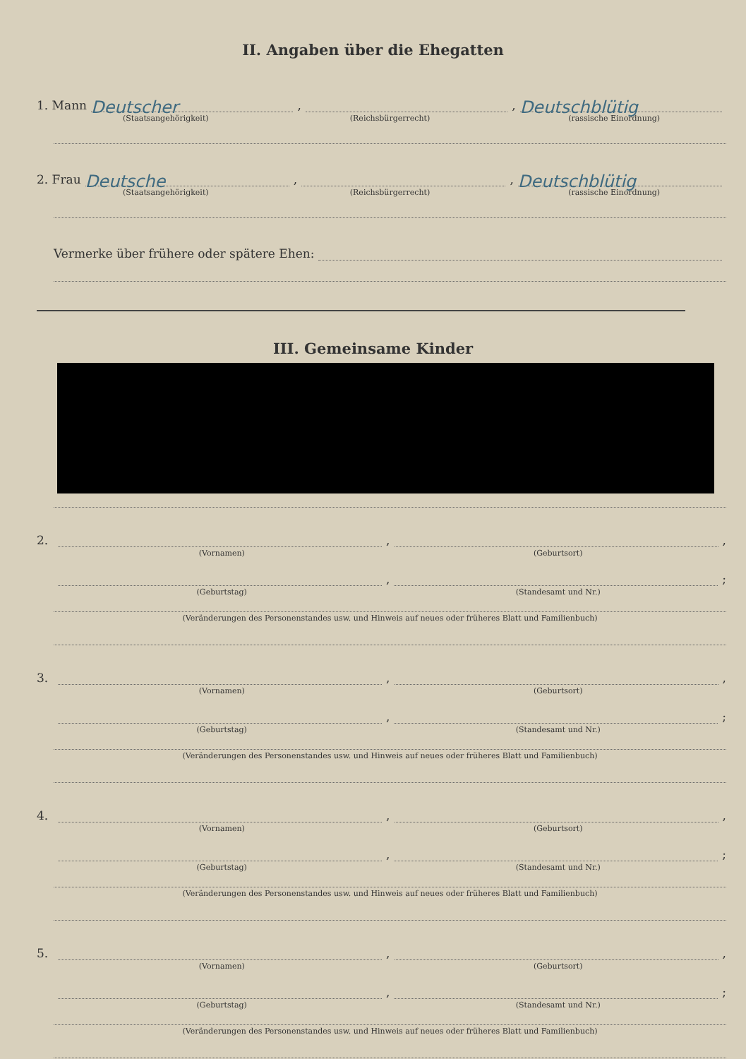II. Angaben über die Ehegatten
1. Mann Deutscher, , Deutschblütig
(Staatsangehörigkeit) (Reichsbürgerrecht) (rassische Einordnung)
2. Frau Deutsche, , Deutschblütig
(Staatsangehörigkeit) (Reichsbürgerrecht) (rassische Einordnung)
Vermerke über frühere oder spätere Ehen:
III. Gemeinsame Kinder
2. , ,
(Vornamen) (Geburtsort)
, ;
(Geburtstag) (Standesamt und Nr.)
(Veränderungen des Personenstandes usw. und Hinweis auf neues oder früheres Blatt und Familienbuch)
3. , ,
(Vornamen) (Geburtsort)
, ;
(Geburtstag) (Standesamt und Nr.)
(Veränderungen des Personenstandes usw. und Hinweis auf neues oder früheres Blatt und Familienbuch)
4. , ,
(Vornamen) (Geburtsort)
, ;
(Geburtstag) (Standesamt und Nr.)
(Veränderungen des Personenstandes usw. und Hinweis auf neues oder früheres Blatt und Familienbuch)
5. , ,
(Vornamen) (Geburtsort)
, ;
(Geburtstag) (Standesamt und Nr.)
(Veränderungen des Personenstandes usw. und Hinweis auf neues oder früheres Blatt und Familienbuch)